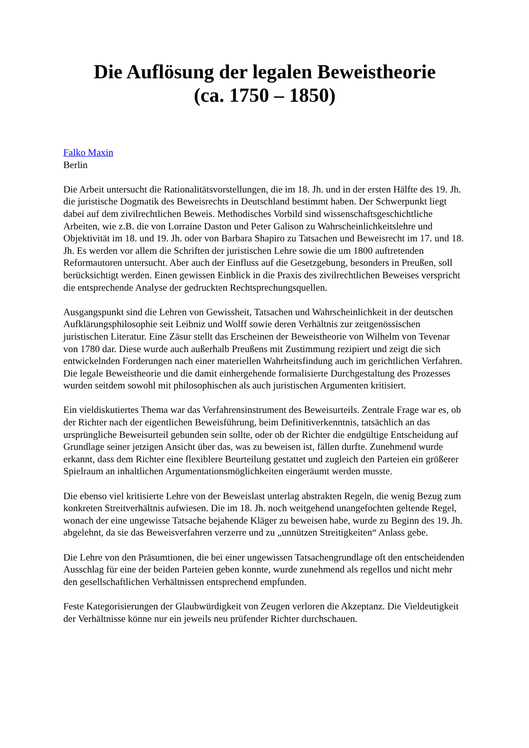Die Auflösung der legalen Beweistheorie
(ca. 1750 – 1850)
Falko Maxin
Berlin
Die Arbeit untersucht die Rationalitätsvorstellungen, die im 18. Jh. und in der ersten Hälfte des 19. Jh. die juristische Dogmatik des Beweisrechts in Deutschland bestimmt haben. Der Schwerpunkt liegt dabei auf dem zivilrechtlichen Beweis. Methodisches Vorbild sind wissenschaftsgeschichtliche Arbeiten, wie z.B. die von Lorraine Daston und Peter Galison zu Wahrscheinlichkeitslehre und Objektivität im 18. und 19. Jh. oder von Barbara Shapiro zu Tatsachen und Beweisrecht im 17. und 18. Jh. Es werden vor allem die Schriften der juristischen Lehre sowie die um 1800 auftretenden Reformautoren untersucht. Aber auch der Einfluss auf die Gesetzgebung, besonders in Preußen, soll berücksichtigt werden. Einen gewissen Einblick in die Praxis des zivilrechtlichen Beweises verspricht die entsprechende Analyse der gedruckten Rechtsprechungsquellen.
Ausgangspunkt sind die Lehren von Gewissheit, Tatsachen und Wahrscheinlichkeit in der deutschen Aufklärungsphilosophie seit Leibniz und Wolff sowie deren Verhältnis zur zeitgenössischen juristischen Literatur. Eine Zäsur stellt das Erscheinen der Beweistheorie von Wilhelm von Tevenar von 1780 dar. Diese wurde auch außerhalb Preußens mit Zustimmung rezipiert und zeigt die sich entwickelnden Forderungen nach einer materiellen Wahrheitsfindung auch im gerichtlichen Verfahren. Die legale Beweistheorie und die damit einhergehende formalisierte Durchgestaltung des Prozesses wurden seitdem sowohl mit philosophischen als auch juristischen Argumenten kritisiert.
Ein vieldiskutiertes Thema war das Verfahrensinstrument des Beweisurteils. Zentrale Frage war es, ob der Richter nach der eigentlichen Beweisführung, beim Definitiverkenntnis, tatsächlich an das ursprüngliche Beweisurteil gebunden sein sollte, oder ob der Richter die endgültige Entscheidung auf Grundlage seiner jetzigen Ansicht über das, was zu beweisen ist, fällen durfte. Zunehmend wurde erkannt, dass dem Richter eine flexiblere Beurteilung gestattet und zugleich den Parteien ein größerer Spielraum an inhaltlichen Argumentationsmöglichkeiten eingeräumt werden musste.
Die ebenso viel kritisierte Lehre von der Beweislast unterlag abstrakten Regeln, die wenig Bezug zum konkreten Streitverhältnis aufwiesen. Die im 18. Jh. noch weitgehend unangefochten geltende Regel, wonach der eine ungewisse Tatsache bejahende Kläger zu beweisen habe, wurde zu Beginn des 19. Jh. abgelehnt, da sie das Beweisverfahren verzerre und zu „unnützen Streitigkeiten“ Anlass gebe.
Die Lehre von den Präsumtionen, die bei einer ungewissen Tatsachengrundlage oft den entscheidenden Ausschlag für eine der beiden Parteien geben konnte, wurde zunehmend als regellos und nicht mehr den gesellschaftlichen Verhältnissen entsprechend empfunden.
Feste Kategorisierungen der Glaubwürdigkeit von Zeugen verloren die Akzeptanz. Die Vieldeutigkeit der Verhältnisse könne nur ein jeweils neu prüfender Richter durchschauen.